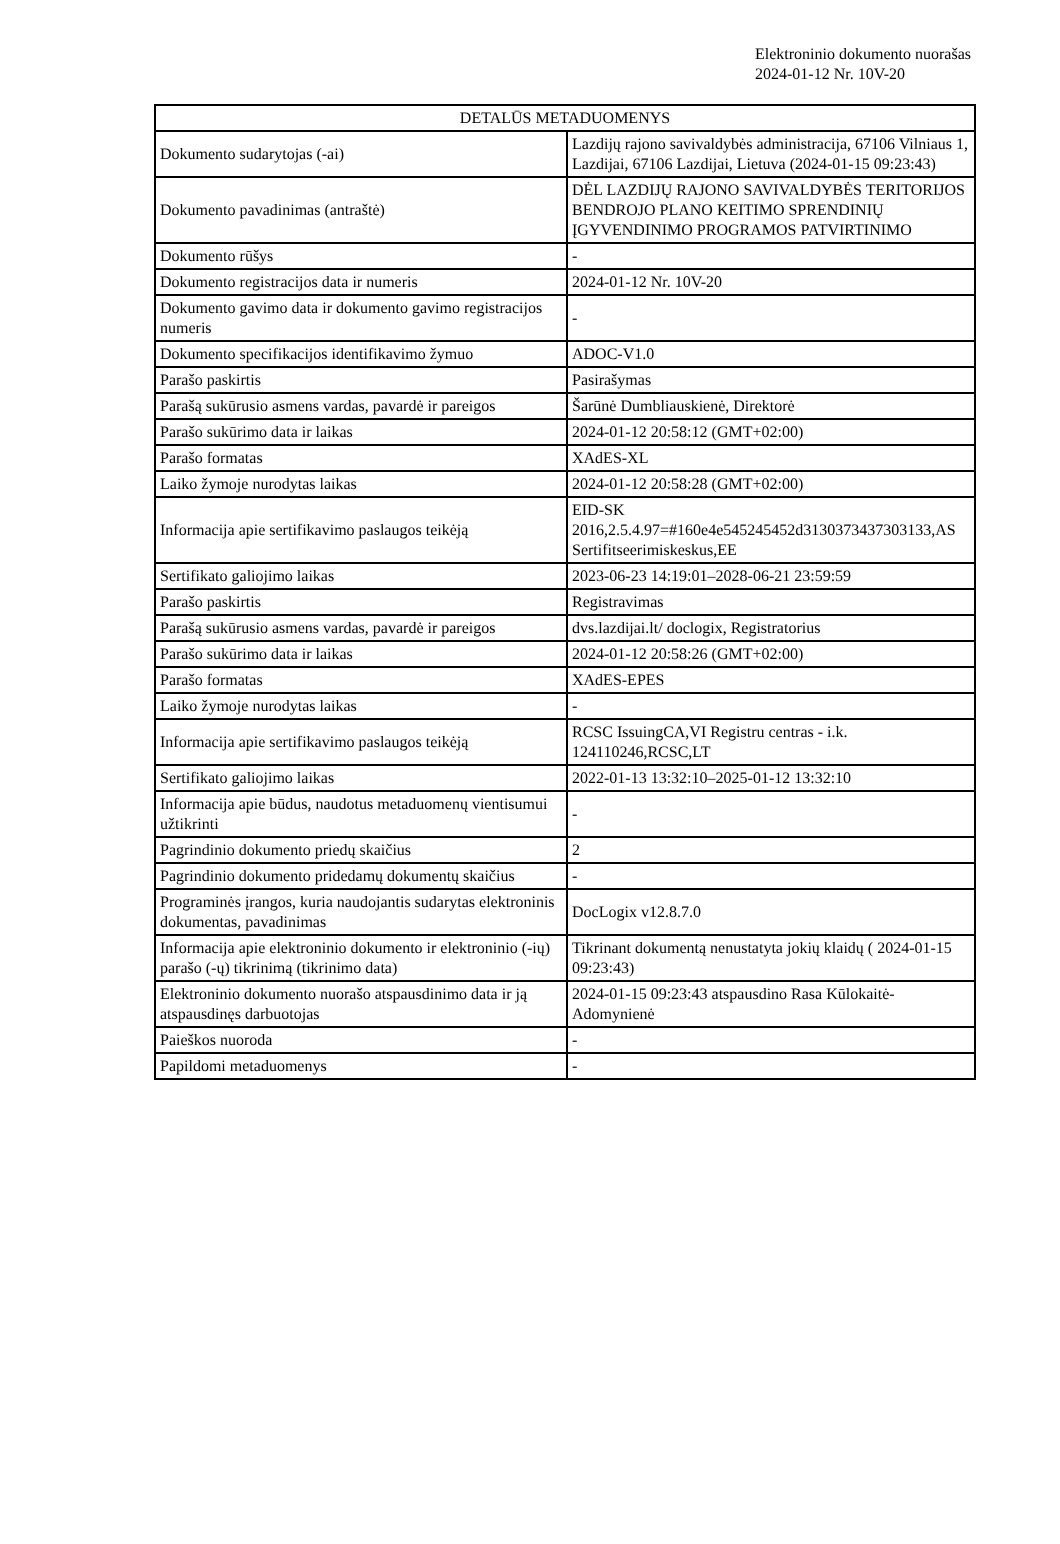Elektroninio dokumento nuorašas
2024-01-12 Nr. 10V-20
| DETALŪS METADUOMENYS | |
| Dokumento sudarytojas (-ai) | Lazdijų rajono savivaldybės administracija, 67106 Vilniaus 1, Lazdijai, 67106 Lazdijai, Lietuva (2024-01-15 09:23:43) |
| Dokumento pavadinimas (antraštė) | DĖL LAZDIJŲ RAJONO SAVIVALDYBĖS TERITORIJOS BENDROJO PLANO KEITIMO SPRENDINIŲ ĮGYVENDINIMO PROGRAMOS PATVIRTINIMO |
| Dokumento rūšys | - |
| Dokumento registracijos data ir numeris | 2024-01-12 Nr. 10V-20 |
| Dokumento gavimo data ir dokumento gavimo registracijos numeris | - |
| Dokumento specifikacijos identifikavimo žymuo | ADOC-V1.0 |
| Parašo paskirtis | Pasirašymas |
| Parašą sukūrusio asmens vardas, pavardė ir pareigos | Šarūnė Dumbliauskienė, Direktorė |
| Parašo sukūrimo data ir laikas | 2024-01-12 20:58:12 (GMT+02:00) |
| Parašo formatas | XAdES-XL |
| Laiko žymoje nurodytas laikas | 2024-01-12 20:58:28 (GMT+02:00) |
| Informacija apie sertifikavimo paslaugos teikėją | EID-SK 2016,2.5.4.97=#160e4e545245452d3130373437303133,AS Sertifitseerimiskeskus,EE |
| Sertifikato galiojimo laikas | 2023-06-23 14:19:01–2028-06-21 23:59:59 |
| Parašo paskirtis | Registravimas |
| Parašą sukūrusio asmens vardas, pavardė ir pareigos | dvs.lazdijai.lt/ doclogix, Registratorius |
| Parašo sukūrimo data ir laikas | 2024-01-12 20:58:26 (GMT+02:00) |
| Parašo formatas | XAdES-EPES |
| Laiko žymoje nurodytas laikas | - |
| Informacija apie sertifikavimo paslaugos teikėją | RCSC IssuingCA,VI Registru centras - i.k. 124110246,RCSC,LT |
| Sertifikato galiojimo laikas | 2022-01-13 13:32:10–2025-01-12 13:32:10 |
| Informacija apie būdus, naudotus metaduomenų vientisumui užtikrinti | - |
| Pagrindinio dokumento priedų skaičius | 2 |
| Pagrindinio dokumento pridedamų dokumentų skaičius | - |
| Programinės įrangos, kuria naudojantis sudarytas elektroninis dokumentas, pavadinimas | DocLogix v12.8.7.0 |
| Informacija apie elektroninio dokumento ir elektroninio (-ių) parašo (-ų) tikrinimą (tikrinimo data) | Tikrinant dokumentą nenustatyta jokių klaidų ( 2024-01-15 09:23:43) |
| Elektroninio dokumento nuorašo atspausdinimo data ir ją atspausdinęs darbuotojas | 2024-01-15 09:23:43 atspausdino Rasa Kūlokaitė-Adomynienė |
| Paieškos nuoroda | - |
| Papildomi metaduomenys | - |